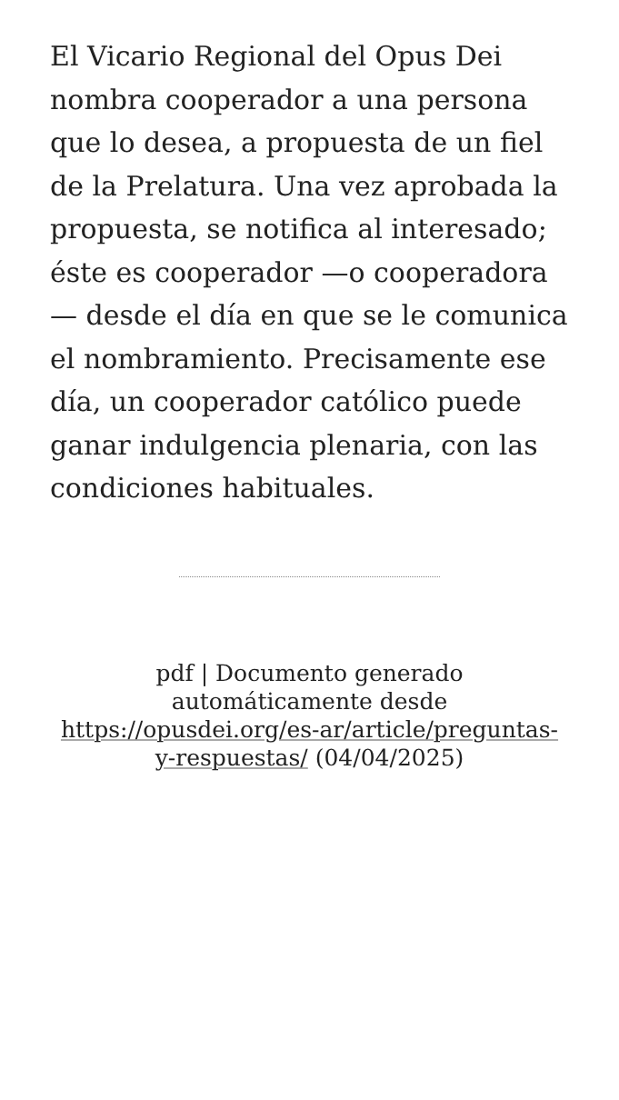El Vicario Regional del Opus Dei nombra cooperador a una persona que lo desea, a propuesta de un fiel de la Prelatura. Una vez aprobada la propuesta, se notifica al interesado; éste es cooperador —o cooperadora — desde el día en que se le comunica el nombramiento. Precisamente ese día, un cooperador católico puede ganar indulgencia plenaria, con las condiciones habituales.
pdf | Documento generado automáticamente desde https://opusdei.org/es-ar/article/preguntas-y-respuestas/ (04/04/2025)